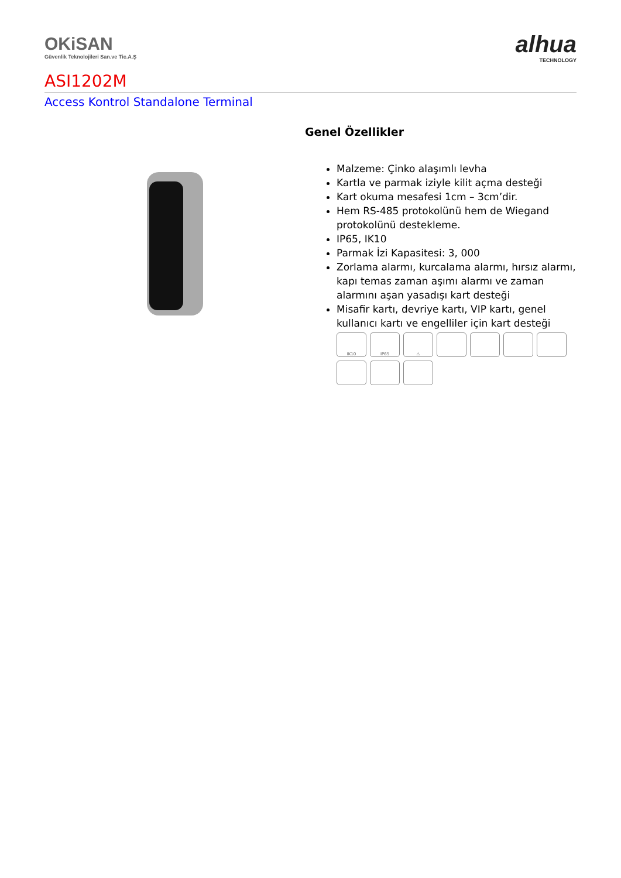OKiSAN
Güvenlik Teknolojileri San.ve Tic.A.Ş
alhua
TECHNOLOGY
ASI1202M
Access Kontrol Standalone Terminal
Genel Özellikler
Malzeme: Çinko alaşımlı levha
Kartla ve parmak iziyle kilit açma desteği
Kart okuma mesafesi 1cm – 3cm’dir.
Hem RS-485 protokolünü hem de Wiegand protokolünü destekleme.
IP65, IK10
Parmak İzi Kapasitesi: 3, 000
Zorlama alarmı, kurcalama alarmı, hırsız alarmı, kapı temas zaman aşımı alarmı ve zaman alarmını aşan yasadışı kart desteği
Misafir kartı, devriye kartı, VIP kartı, genel kullanıcı kartı ve engelliler için kart desteği
IK10 IP65 ⚠